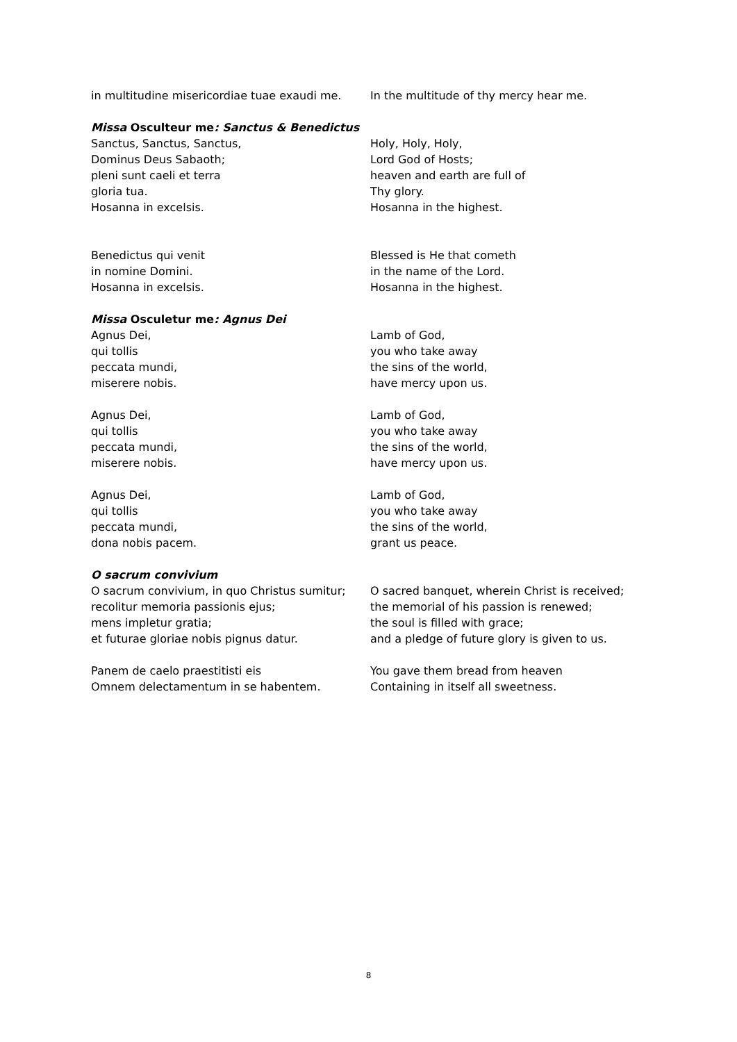in multitudine misericordiae tuae exaudi me.
In the multitude of thy mercy hear me.
Missa Osculteur me: Sanctus & Benedictus
Sanctus, Sanctus, Sanctus,
Dominus Deus Sabaoth;
pleni sunt caeli et terra
gloria tua.
Hosanna in excelsis.
Holy, Holy, Holy,
Lord God of Hosts;
heaven and earth are full of
Thy glory.
Hosanna in the highest.
Benedictus qui venit
in nomine Domini.
Hosanna in excelsis.
Blessed is He that cometh
in the name of the Lord.
Hosanna in the highest.
Missa Osculetur me: Agnus Dei
Agnus Dei,
qui tollis
peccata mundi,
miserere nobis.
Agnus Dei,
qui tollis
peccata mundi,
miserere nobis.
Agnus Dei,
qui tollis
peccata mundi,
dona nobis pacem.
Lamb of God,
you who take away
the sins of the world,
have mercy upon us.
Lamb of God,
you who take away
the sins of the world,
have mercy upon us.
Lamb of God,
you who take away
the sins of the world,
grant us peace.
O sacrum convivium
O sacrum convivium, in quo Christus sumitur;
recolitur memoria passionis ejus;
mens impletur gratia;
et futurae gloriae nobis pignus datur.
Panem de caelo praestitisti eis
Omnem delectamentum in se habentem.
O sacred banquet, wherein Christ is received;
the memorial of his passion is renewed;
the soul is filled with grace;
and a pledge of future glory is given to us.
You gave them bread from heaven
Containing in itself all sweetness.
8